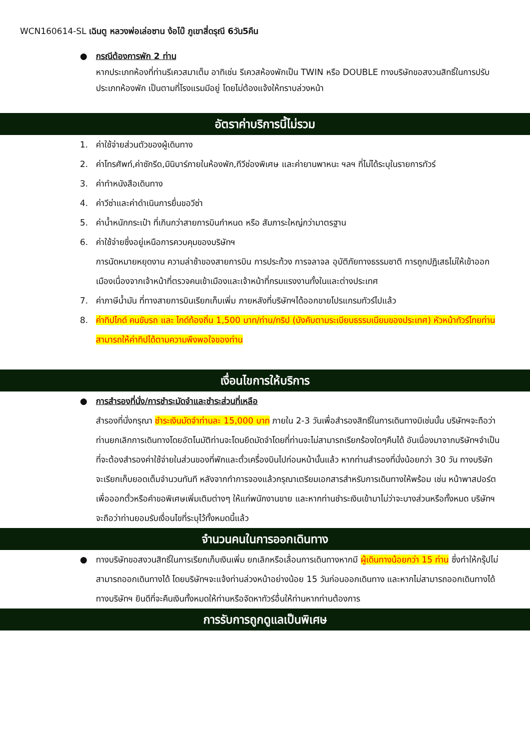WCN160614-SL เฉินตู หลวงพ่อเล่อซาน ง้อไบ๊ ภูเขาสี่ดรุณี 6วัน5คืน
● กรณีต้องการพัก 2 ท่าน
หากประเภทห้องที่ท่านรีเควสมาเต็ม อาทิเช่น รีเควสห้องพักเป็น TWIN หรือ DOUBLE ทางบริษัทขอสงวนสิทธิ์ในการปรับประเภทห้องพัก เป็นตามที่โรงแรมมีอยู่ โดยไม่ต้องแจ้งให้ทราบล่วงหน้า
อัตราค่าบริการนี้ไม่รวม
1. ค่าใช้จ่ายส่วนตัวของผู้เดินทาง
2. ค่าโทรศัพท์,ค่าซักรีด,มินิบาร์ภายในห้องพัก,ทีวีช่องพิเศษ และค่ายานพาหนะ ฯลฯ ที่ไม่ได้ระบุในรายการทัวร์
3. ค่าทำหนังสือเดินทาง
4. ค่าวีซ่าและค่าดำเนินการยื่นขอวีซ่า
5. ค่าน้ำหนักกระเป๋า ที่เกินกว่าสายการบินกำหนด หรือ สัมภาระใหญ่กว่ามาตรฐาน
6. ค่าใช้จ่ายซึ่งอยู่เหนือการควบคุมของบริษัทฯ
การนัดหมายหยุดงาน ความล่าช้าของสายการบิน การประท้วง การจลาจล อุบัติภัยทางธรรมชาติ การถูกปฏิเสธไม่ให้เข้าออกเมืองเนื่องจากเจ้าหน้าที่ตรวจคนเข้าเมืองและเจ้าหน้าที่กรมแรงงานทั้งในและต่างประเทศ
7. ค่าภาษีน้ำมัน ที่ทางสายการบินเรียกเก็บเพิ่ม ภายหลังที่บริษัทฯได้ออกขายโปรแกรมทัวร์ไปแล้ว
8. ค่าทิปไกด์ คนขับรถ และ ไกด์ท้องถิ่น 1,500 บาท/ท่าน/ทริป (บังคับตามระเบียบธรรมเนียมของประเทศ) หัวหน้าทัวร์ไทยท่านสามารถให้ค่าทิปได้ตามความพึงพอใจของท่าน
เงื่อนไขการให้บริการ
● การสำรองที่นั่ง/การชำระมัดจำและชำระส่วนที่เหลือ
สำรองที่นั่งกรุณา ชำระเงินมัดจำท่านละ 15,000 บาท ภายใน 2-3 วันเพื่อสำรองสิทธิ์ในการเดินทางมิเช่นนั้น บริษัทฯจะถือว่าท่านยกเลิกการเดินทางโดยอัตโนมัติท่านจะโดนยึดมัดจำโดยที่ท่านจะไม่สามารถเรียกร้องใดๆคืนได้ อันเนื่องมาจากบริษัทฯจำเป็นที่จะต้องสำรองค่าใช้จ่ายในส่วนของที่พักและตั๋วเครื่องบินไปก่อนหน้านั้นแล้ว หากท่านสำรองที่นั่งน้อยกว่า 30 วัน ทางบริษัทจะเรียกเก็บยอดเต็มจำนวนทันที หลังจากทำการจองแล้วกรุณาเตรียมเอกสารสำหรับการเดินทางให้พร้อม เช่น หน้าพาสปอร์ตเพื่อออกตั๋วหรือคำขอพิเศษเพิ่มเติมต่างๆ ให้แก่พนักงานขาย และหากท่านชำระเงินเข้ามาไม่ว่าจะบางส่วนหรือทั้งหมด บริษัทฯจะถือว่าท่านยอมรับเงื่อนไขที่ระบุไว้ทั้งหมดนี้แล้ว
จำนวนคนในการออกเดินทาง
● ทางบริษัทขอสงวนสิทธิ์ในการเรียกเก็บเงินเพิ่ม ยกเลิกหรือเลื่อนการเดินทางหากมี ผู้เดินทางน้อยกว่า 15 ท่าน ซึ่งทำให้กรุ๊ปไม่สามารถออกเดินทางได้ โดยบริษัทฯจะแจ้งท่านล่วงหน้าอย่างน้อย 15 วันก่อนออกเดินทาง และหากไม่สามารถออกเดินทางได้ ทางบริษัทฯ ยินดีที่จะคืนเงินทั้งหมดให้ท่านหรือจัดหาทัวร์อื่นให้ท่านหากท่านต้องการ
การรับการถูกดูแลเป็นพิเศษ